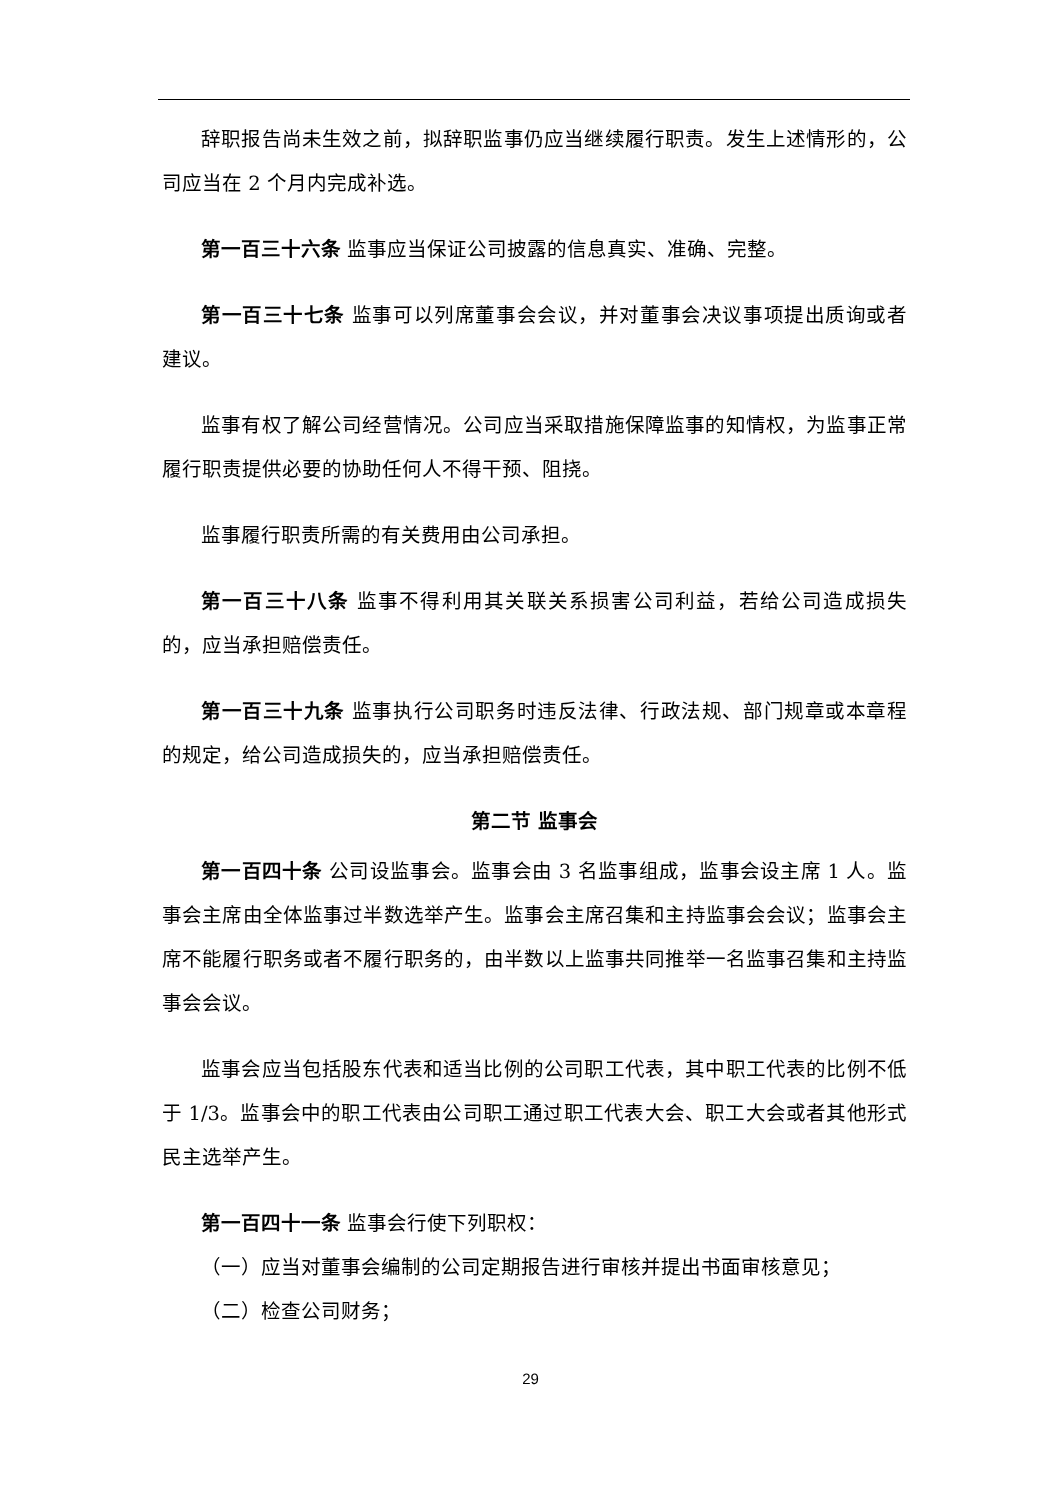辞职报告尚未生效之前，拟辞职监事仍应当继续履行职责。发生上述情形的，公司应当在 2 个月内完成补选。
第一百三十六条 监事应当保证公司披露的信息真实、准确、完整。
第一百三十七条 监事可以列席董事会会议，并对董事会决议事项提出质询或者建议。
监事有权了解公司经营情况。公司应当采取措施保障监事的知情权，为监事正常履行职责提供必要的协助任何人不得干预、阻挠。
监事履行职责所需的有关费用由公司承担。
第一百三十八条 监事不得利用其关联关系损害公司利益，若给公司造成损失的，应当承担赔偿责任。
第一百三十九条 监事执行公司职务时违反法律、行政法规、部门规章或本章程的规定，给公司造成损失的，应当承担赔偿责任。
第二节 监事会
第一百四十条 公司设监事会。监事会由 3 名监事组成，监事会设主席 1 人。监事会主席由全体监事过半数选举产生。监事会主席召集和主持监事会会议；监事会主席不能履行职务或者不履行职务的，由半数以上监事共同推举一名监事召集和主持监事会会议。
监事会应当包括股东代表和适当比例的公司职工代表，其中职工代表的比例不低于 1/3。监事会中的职工代表由公司职工通过职工代表大会、职工大会或者其他形式民主选举产生。
第一百四十一条 监事会行使下列职权：
（一）应当对董事会编制的公司定期报告进行审核并提出书面审核意见；
（二）检查公司财务；
29